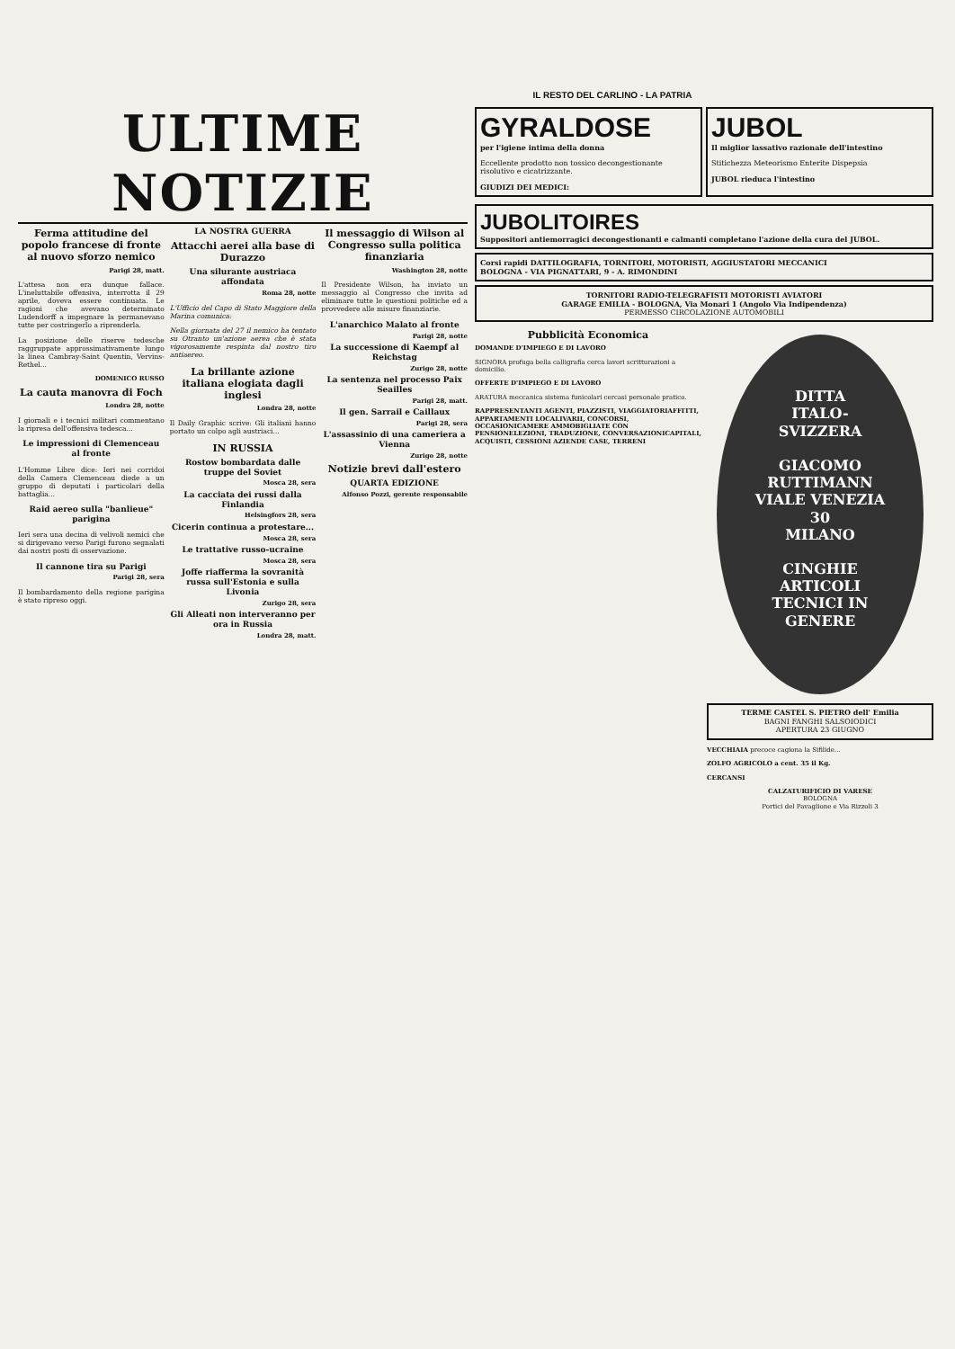IL RESTO DEL CARLINO - LA PATRIA
ULTIME NOTIZIE
Ferma attitudine del popolo francese di fronte al nuovo sforzo nemico
Parigi 28, matt.
L'attesa non era dunque fallace. L'ineluttabile offensiva, interrotta il 29 aprile, doveva essere continuata. Le ragioni che avevano determinato Ludendorff a impegnare la permanevano tutte per costringerlo a riprenderla.
La posizione delle riserve tedesche raggruppate approssimativamente lungo la linea Cambray-Saint Quentin, Vervins-Rethel...
DOMENICO RUSSO
La cauta manovra di Foch
Londra 28, notte
I giornali e i tecnici militari commentano la ripresa dell'offensiva tedesca...
Le impressioni di Clemenceau al fronte
L'Homme Libre dice: Ieri nei corridoi della Camera Clemenceau diede a un gruppo di deputati i particolari della battaglia...
Raid aereo sulla "banlieue" parigina
Ieri sera una decina di velivoli nemici che si dirigevano verso Parigi furono segnalati dai nostri posti di osservazione.
Il cannone tira su Parigi
Parigi 28, sera
Il bombardamento della regione parigina è stato ripreso oggi.
LA NOSTRA GUERRA
Attacchi aerei alla base di Durazzo
Una silurante austriaca affondata
Roma 28, notte
L'Ufficio del Capo di Stato Maggiore della Marina comunica:
Nella giornata del 27 il nemico ha tentato su Otranto un'azione aerea che è stata vigorosamente respinta dal nostro tiro antiaereo.
La brillante azione italiana elogiata dagli inglesi
Londra 28, notte
Il Daily Graphic scrive: Gli italiani hanno portato un colpo agli austriaci...
IN RUSSIA
Rostow bombardata dalle truppe del Soviet
Mosca 28, sera
La cacciata dei russi dalla Finlandia
Helsingfors 28, sera
Cicerin continua a protestare...
Mosca 28, sera
Le trattative russo-ucraine
Mosca 28, sera
Joffe riafferma la sovranità russa sull'Estonia e sulla Livonia
Zurigo 28, sera
Gli Alleati non interveranno per ora in Russia
Londra 28, matt.
Il messaggio di Wilson al Congresso sulla politica finanziaria
Washington 28, notte
Il Presidente Wilson, ha inviato un messaggio al Congresso che invita ad eliminare tutte le questioni politiche ed a provvedere alle misure finanziarie.
L'anarchico Malato al fronte
Parigi 28, notte
La successione di Kaempf al Reichstag
Zurigo 28, notte
La sentenza nel processo Paix Seailles
Parigi 28, matt.
Il gen. Sarrail e Caillaux
Parigi 28, sera
L'assassinio di una cameriera a Vienna
Zurigo 28, notte
Notizie brevi dall'estero
QUARTA EDIZIONE
Alfonso Pozzi, gerente responsabile
GYRALDOSE
per l'igiene intima della donna
Eccellente prodotto non tossico decongestionante risolutivo e cicatrizzante.
GIUDIZI DEI MEDICI:
JUBOL
Il miglior lassativo razionale dell'intestino
Stitichezza Meteorismo Enterite Dispepsia
JUBOL rieduca l'intestino
JUBOLITOIRES
Suppositori antiemorragici decongestionanti e calmanti completano l'azione della cura del JUBOL.
Corsi rapidi DATTILOGRAFIA, TORNITORI, MOTORISTI, AGGIUSTATORI MECCANICI
BOLOGNA - VIA PIGNATTARI, 9 - A. RIMONDINI
TORNITORI RADIO-TELEGRAFISTI MOTORISTI AVIATORI
GARAGE EMILIA - BOLOGNA, Via Monari 1 (Angolo Via Indipendenza)
PERMESSO CIRCOLAZIONE AUTOMOBILI
Pubblicità Economica
DOMANDE D'IMPIEGO E DI LAVORO
SIGNORA profuga bella calligrafia cerca lavori scritturazioni a domicilio.
OFFERTE D'IMPIEGO E DI LAVORO
ARATURA meccanica sistema funicolari cercasi personale pratico.
RAPPRESENTANTI AGENTI, PIAZZISTI, VIAGGIATORI AFFITTI, APPARTAMENTI LOCALI VARII, CONCORSI, OCCASIONI CAMERE AMMOBIGLIATE CON PENSIONE LEZIONI, TRADUZIONE, CONVERSAZIONI CAPITALI, ACQUISTI, CESSIONI AZIENDE CASE, TERRENI
DITTA
ITALO-SVIZZERA
GIACOMO RUTTIMANN
VIALE VENEZIA 30
MILANO
CINGHIE
ARTICOLI TECNICI IN GENERE
TERME CASTEL S. PIETRO dell' Emilia
BAGNI FANGHI SALSOIODICI
APERTURA 23 GIUGNO
VECCHIAIA precoce cagiona la Sifilide...
ZOLFO AGRICOLO a cent. 35 il Kg.
CERCANSI
CALZATURIFICIO DI VARESE
BOLOGNA
Portici del Pavaglione e Via Rizzoli 3